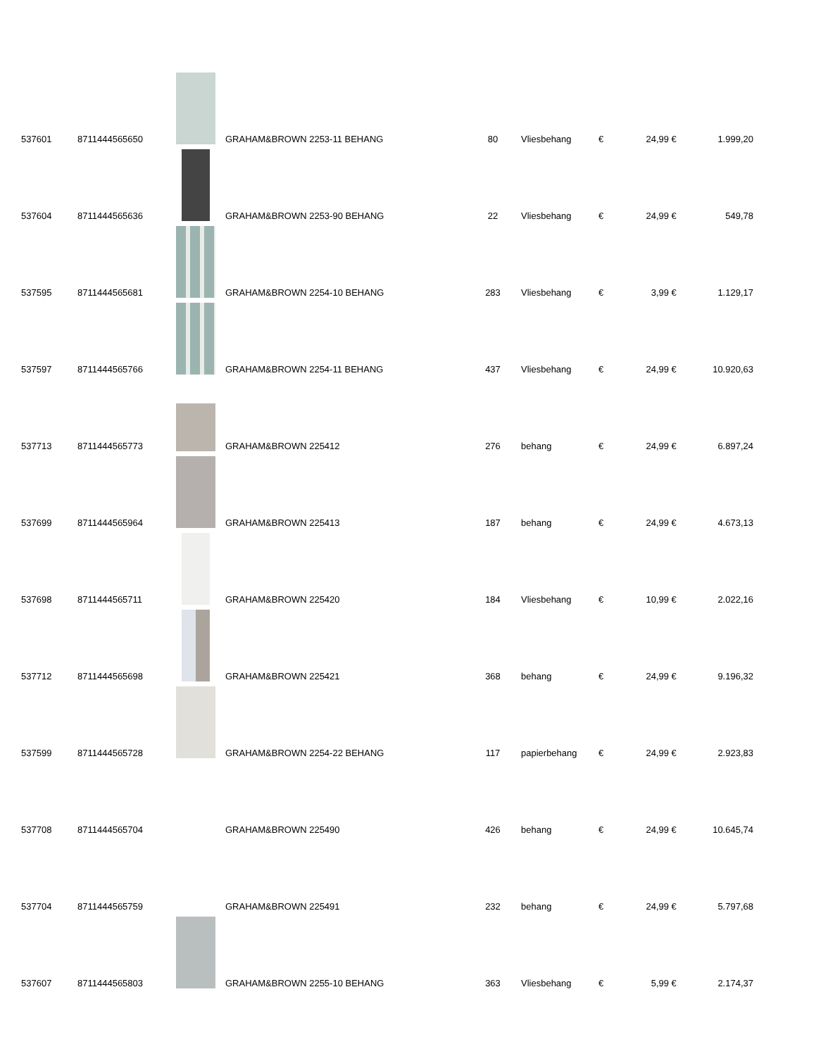| 537601 | 8711444565650 | | GRAHAM&BROWN 2253-11 BEHANG | 80 | Vliesbehang | € | 24,99 | € | 1.999,20 |
| 537604 | 8711444565636 | | GRAHAM&BROWN 2253-90 BEHANG | 22 | Vliesbehang | € | 24,99 | € | 549,78 |
| 537595 | 8711444565681 | | GRAHAM&BROWN 2254-10 BEHANG | 283 | Vliesbehang | € | 3,99 | € | 1.129,17 |
| 537597 | 8711444565766 | | GRAHAM&BROWN 2254-11 BEHANG | 437 | Vliesbehang | € | 24,99 | € | 10.920,63 |
| 537713 | 8711444565773 | | GRAHAM&BROWN 225412 | 276 | behang | € | 24,99 | € | 6.897,24 |
| 537699 | 8711444565964 | | GRAHAM&BROWN 225413 | 187 | behang | € | 24,99 | € | 4.673,13 |
| 537698 | 8711444565711 | | GRAHAM&BROWN 225420 | 184 | Vliesbehang | € | 10,99 | € | 2.022,16 |
| 537712 | 8711444565698 | | GRAHAM&BROWN 225421 | 368 | behang | € | 24,99 | € | 9.196,32 |
| 537599 | 8711444565728 | | GRAHAM&BROWN 2254-22 BEHANG | 117 | papierbehang | € | 24,99 | € | 2.923,83 |
| 537708 | 8711444565704 | | GRAHAM&BROWN 225490 | 426 | behang | € | 24,99 | € | 10.645,74 |
| 537704 | 8711444565759 | | GRAHAM&BROWN 225491 | 232 | behang | € | 24,99 | € | 5.797,68 |
| 537607 | 8711444565803 | | GRAHAM&BROWN 2255-10 BEHANG | 363 | Vliesbehang | € | 5,99 | € | 2.174,37 |